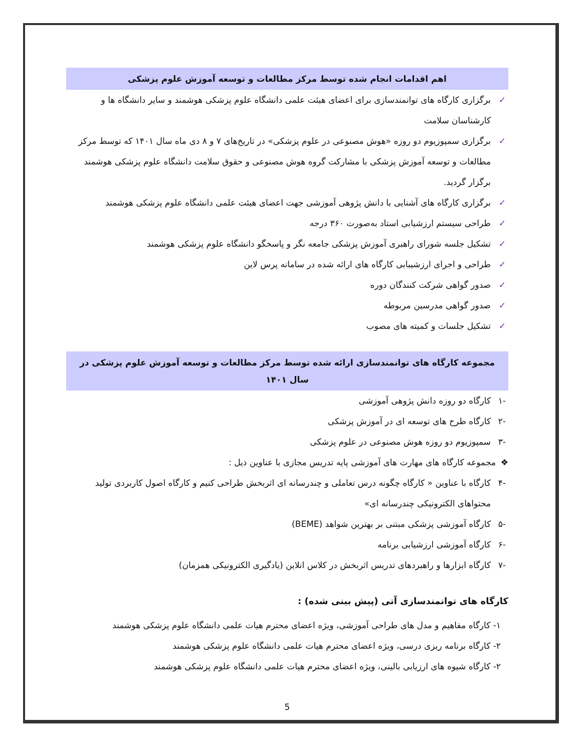اهم اقدامات انجام شده توسط مرکز مطالعات و توسعه آموزش علوم پزشکی
✓ برگزاری کارگاه های توانمندسازی برای اعضای هیئت علمی دانشگاه علوم پزشکی هوشمند و سایر دانشگاه ها و کارشناسان سلامت
✓ برگزاری سمپوزیوم دو روزه «هوش مصنوعی در علوم پزشکی» در تاریخ‌های ۷ و ۸ دی ماه سال ۱۴۰۱ که توسط مرکز مطالعات و توسعه آموزش پزشکی با مشارکت گروه هوش مصنوعی و حقوق سلامت دانشگاه علوم پزشکی هوشمند برگزار گردید.
✓ برگزاری کارگاه های آشنایی با دانش پژوهی آموزشی جهت اعضای هیئت علمی دانشگاه علوم پزشکی هوشمند
✓ طراحی سیستم ارزشیابی استاد به‌صورت ۳۶۰ درجه
✓ تشکیل جلسه شورای راهبری آموزش پزشکی جامعه نگر و پاسخگو دانشگاه علوم پزشکی هوشمند
✓ طراحی و اجرای ارزشیبابی کارگاه های ارائه شده در سامانه پرس لاین
✓ صدور گواهی شرکت کنندگان دوره
✓ صدور گواهی مدرسین مربوطه
✓ تشکیل جلسات و کمیته های مصوب
مجموعه کارگاه های توانمندسازی ارائه شده توسط مرکز مطالعات و توسعه آموزش علوم پزشکی در سال ۱۴۰۱
-۱ کارگاه دو روزه دانش پژوهی آموزشی
-۲ کارگاه طرح های توسعه ای در آموزش پزشکی
-۳ سمپوزیوم دو روزه هوش مصنوعی در علوم پزشکی
❖ مجموعه کارگاه های مهارت های آموزشی پایه تدریس مجازی با عناوین ذیل :
-۴ کارگاه با عناوین « کارگاه چگونه درس تعاملی و چندرسانه ای اثربخش طراحی کنیم و کارگاه اصول کاربردی تولید محتواهای الکترونیکی چندرسانه ای»
-۵ کارگاه آموزشی پزشکی مبتنی بر بهترین شواهد (BEME)
-۶ کارگاه آموزشی ارزشیابی برنامه
-۷ کارگاه ابزارها و راهبردهای تدریس اثربخش در کلاس انلاین (یادگیری الکترونیکی همزمان)
کارگاه های توانمندسازی آتی (پیش بینی شده) :
۱- کارگاه مفاهیم و مدل های طراحی آموزشی، ویژه اعضای محترم هیات علمی دانشگاه علوم پزشکی هوشمند
۲- کارگاه برنامه ریزی درسی، ویژه اعضای محترم هیات علمی دانشگاه علوم پزشکی هوشمند
۲- کارگاه شیوه های ارزیابی بالینی، ویژه اعضای محترم هیات علمی دانشگاه علوم پزشکی هوشمند
5